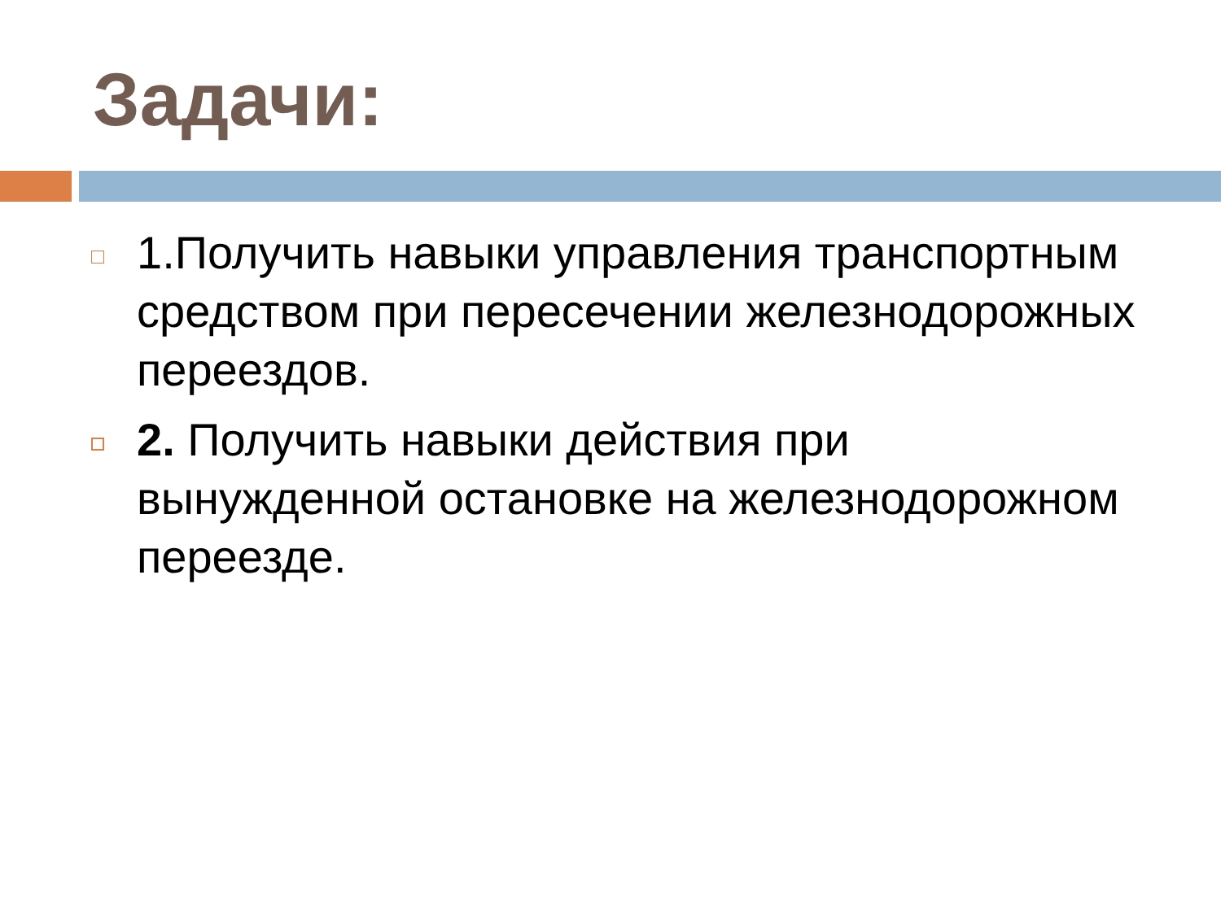Задачи:
1.Получить навыки управления транспортным средством при пересечении железнодорожных переездов.
2. Получить навыки действия при вынужденной остановке на железнодорожном переезде.